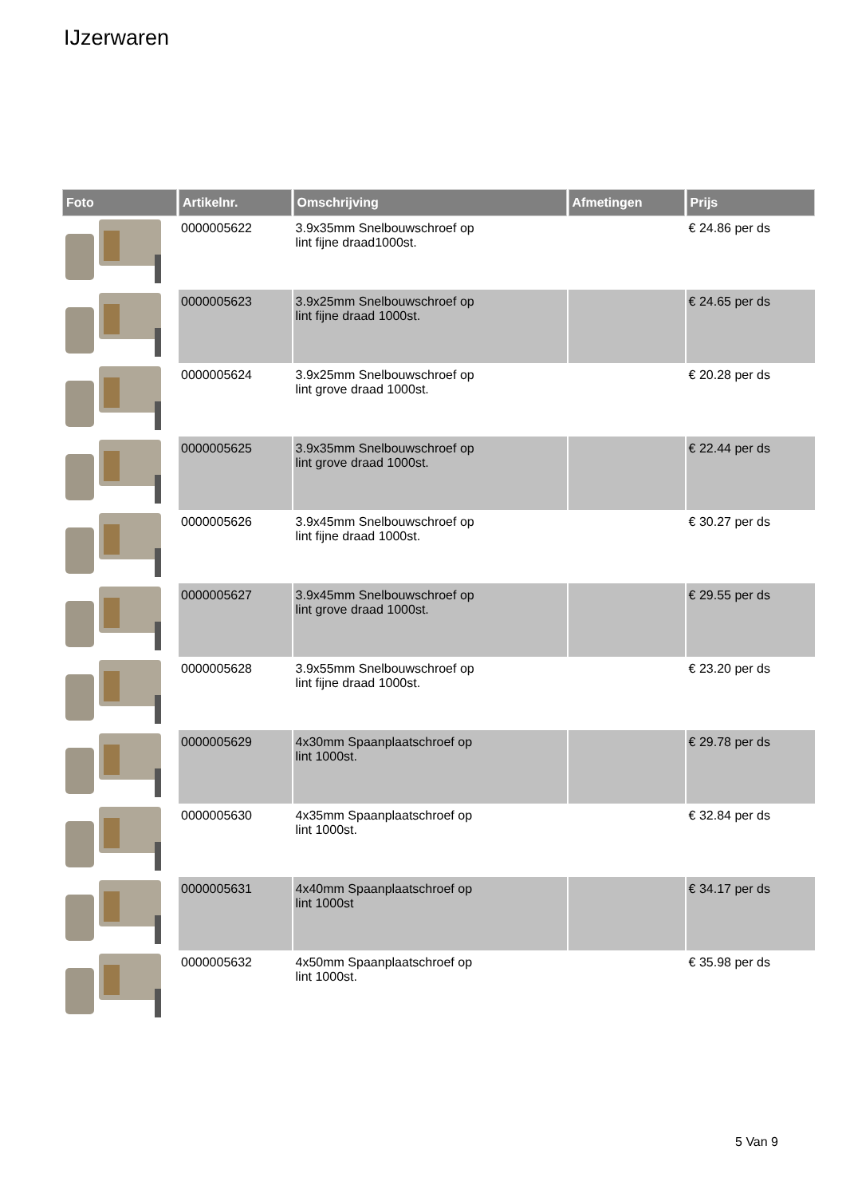IJzerwaren
| Foto | Artikelnr. | Omschrijving | Afmetingen | Prijs |
| --- | --- | --- | --- | --- |
| | 0000005622 | 3.9x35mm Snelbouwschroef op lint fijne draad1000st. | | € 24.86 per ds |
| | 0000005623 | 3.9x25mm Snelbouwschroef op lint fijne draad 1000st. | | € 24.65 per ds |
| | 0000005624 | 3.9x25mm Snelbouwschroef op lint grove draad 1000st. | | € 20.28 per ds |
| | 0000005625 | 3.9x35mm Snelbouwschroef op lint grove draad 1000st. | | € 22.44 per ds |
| | 0000005626 | 3.9x45mm Snelbouwschroef op lint fijne draad 1000st. | | € 30.27 per ds |
| | 0000005627 | 3.9x45mm Snelbouwschroef op lint grove draad 1000st. | | € 29.55 per ds |
| | 0000005628 | 3.9x55mm Snelbouwschroef op lint fijne draad 1000st. | | € 23.20 per ds |
| | 0000005629 | 4x30mm Spaanplaatschroef op lint 1000st. | | € 29.78 per ds |
| | 0000005630 | 4x35mm Spaanplaatschroef op lint 1000st. | | € 32.84 per ds |
| | 0000005631 | 4x40mm Spaanplaatschroef op lint 1000st | | € 34.17 per ds |
| | 0000005632 | 4x50mm Spaanplaatschroef op lint 1000st. | | € 35.98 per ds |
5 Van 9